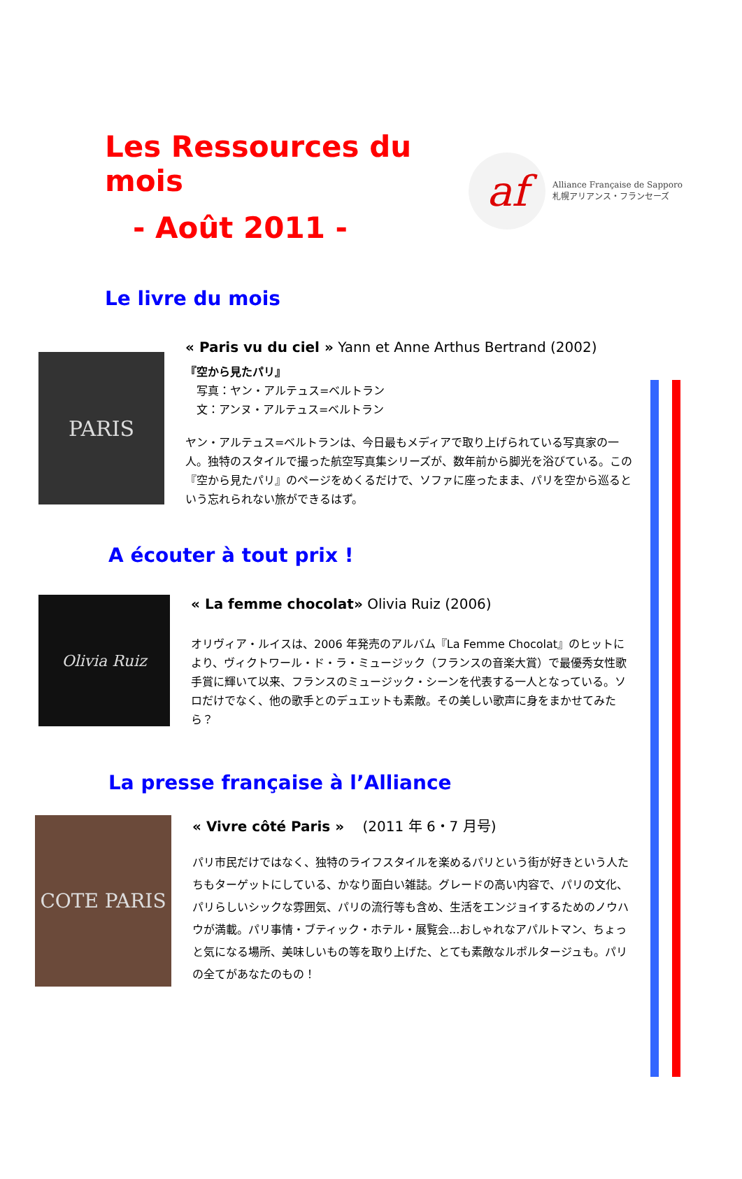Les Ressources du mois
- Août 2011 -
af
Alliance Française de Sapporo
札幌アリアンス・フランセーズ
Le livre du mois
PARIS
« Paris vu du ciel » Yann et Anne Arthus Bertrand (2002)
『空から見たパリ』
　写真：ヤン・アルテュス=ベルトラン
　文：アンヌ・アルテュス=ベルトラン
ヤン・アルテュス=ベルトランは、今日最もメディアで取り上げられている写真家の一人。独特のスタイルで撮った航空写真集シリーズが、数年前から脚光を浴びている。この『空から見たパリ』のページをめくるだけで、ソファに座ったまま、パリを空から巡るという忘れられない旅ができるはず。
A écouter à tout prix !
Olivia Ruiz
« La femme chocolat» Olivia Ruiz (2006)
オリヴィア・ルイスは、2006 年発売のアルバム『La Femme Chocolat』のヒットにより、ヴィクトワール・ド・ラ・ミュージック（フランスの音楽大賞）で最優秀女性歌手賞に輝いて以来、フランスのミュージック・シーンを代表する一人となっている。ソロだけでなく、他の歌手とのデュエットも素敵。その美しい歌声に身をまかせてみたら？
La presse française à l’Alliance
COTE PARIS
« Vivre côté Paris » 　(2011 年 6・7 月号)
パリ市民だけではなく、独特のライフスタイルを楽めるパリという街が好きという人たちもターゲットにしている、かなり面白い雑誌。グレードの高い内容で、パリの文化、パリらしいシックな雰囲気、パリの流行等も含め、生活をエンジョイするためのノウハウが満載。パリ事情・ブティック・ホテル・展覧会...おしゃれなアパルトマン、ちょっと気になる場所、美味しいもの等を取り上げた、とても素敵なルポルタージュも。パリの全てがあなたのもの！